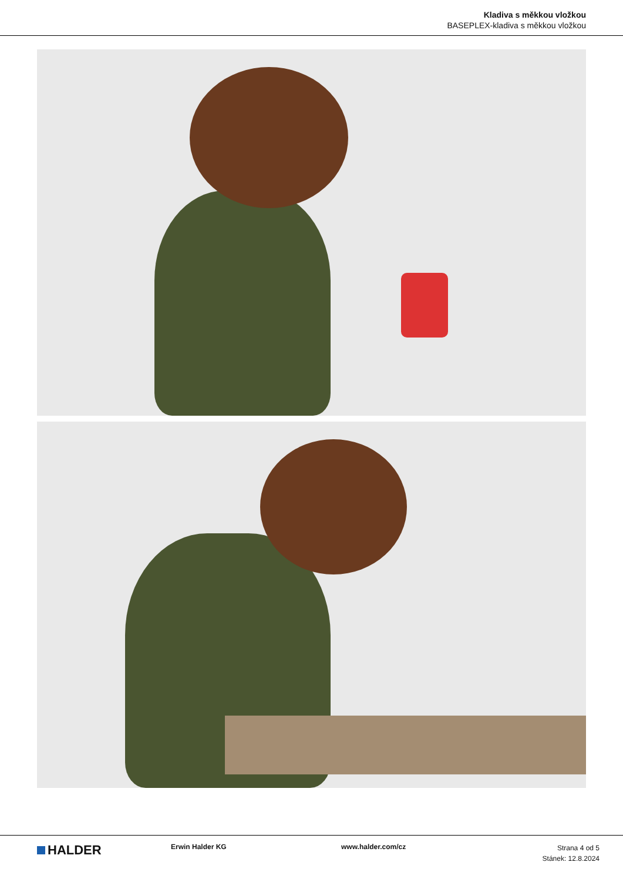Kladiva s měkkou vložkou
BASEPLEX-kladiva s měkkou vložkou
HALDER
Erwin Halder KG www.halder.com/cz
Strana 4 od 5
Stánek: 12.8.2024